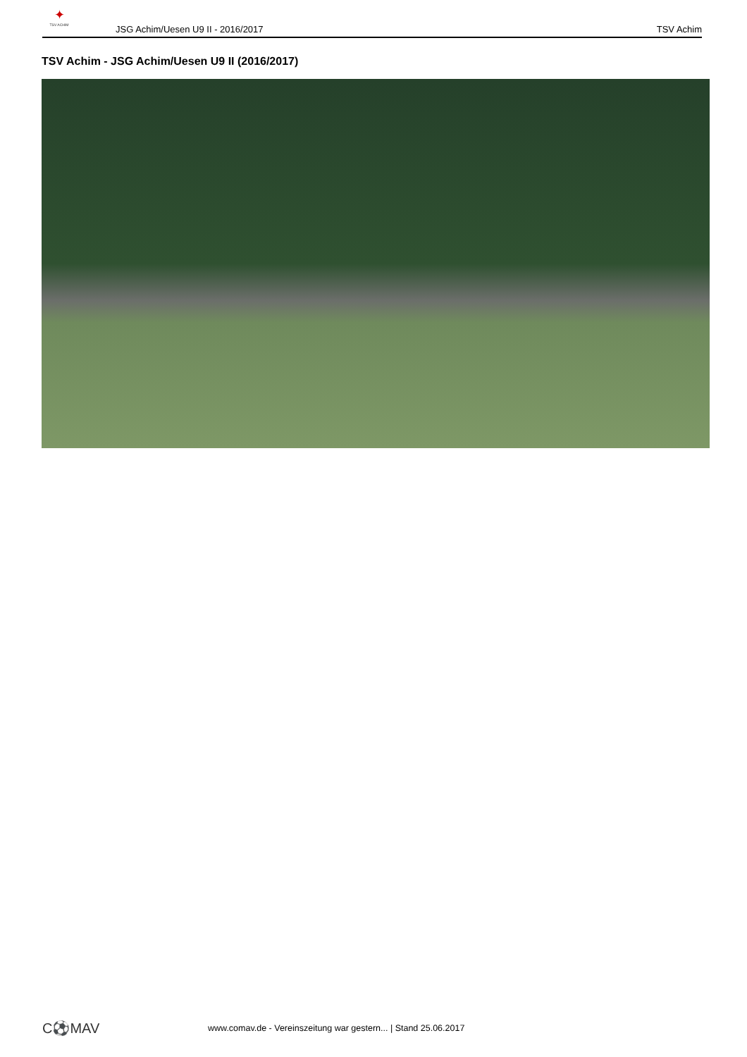✦
TSV ACHIM
JSG Achim/Uesen U9 II - 2016/2017
TSV Achim
TSV Achim - JSG Achim/Uesen U9 II (2016/2017)
C⚽MAV
www.comav.de - Vereinszeitung war gestern... | Stand 25.06.2017